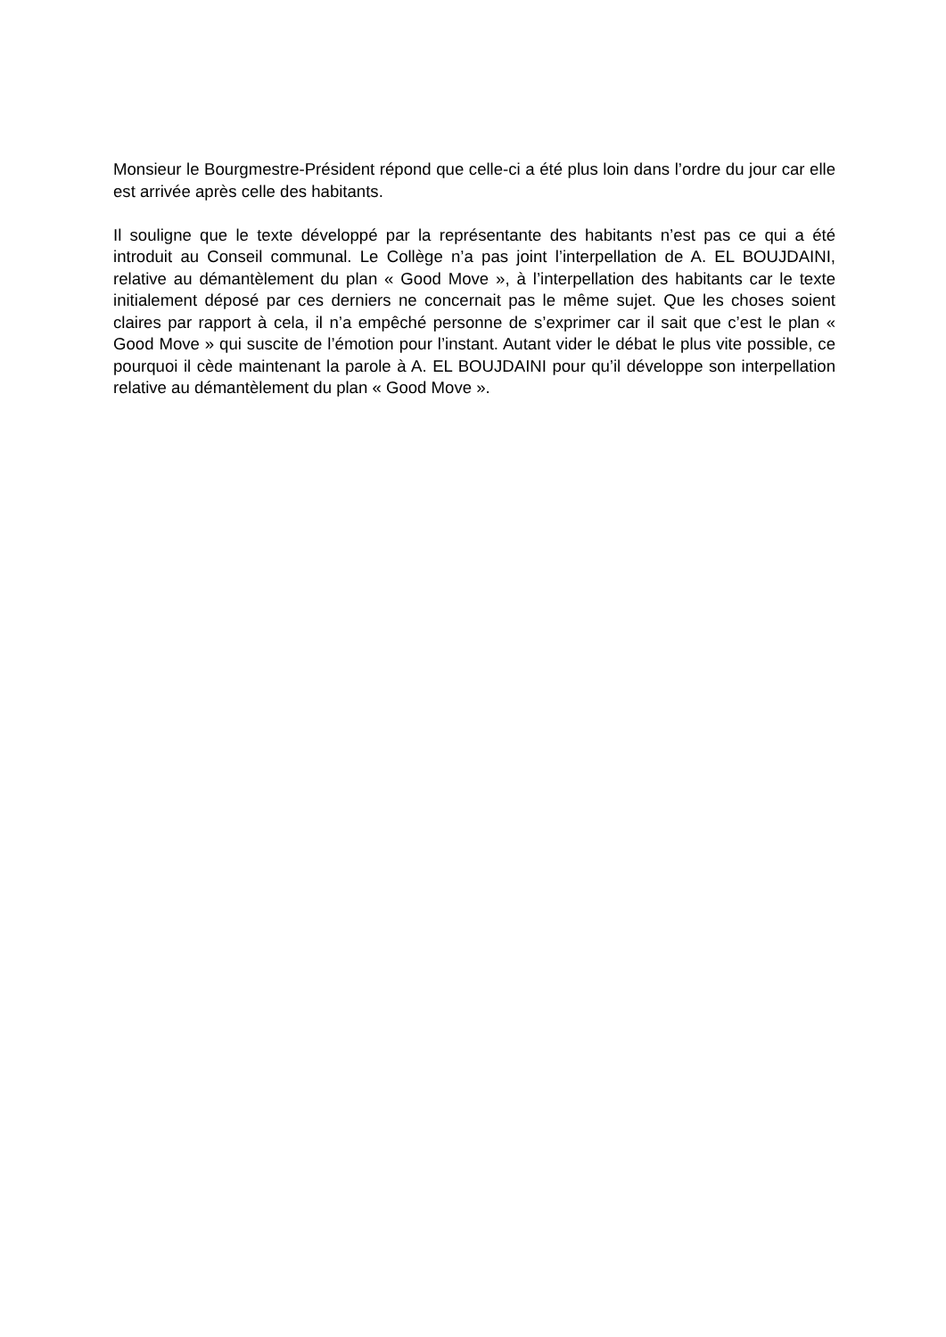Monsieur le Bourgmestre-Président répond que celle-ci a été plus loin dans l’ordre du jour car elle est arrivée après celle des habitants.
Il souligne que le texte développé par la représentante des habitants n’est pas ce qui a été introduit au Conseil communal. Le Collège n’a pas joint l’interpellation de A. EL BOUJDAINI, relative au démantèlement du plan « Good Move », à l’interpellation des habitants car le texte initialement déposé par ces derniers ne concernait pas le même sujet. Que les choses soient claires par rapport à cela, il n’a empêché personne de s’exprimer car il sait que c’est le plan « Good Move » qui suscite de l’émotion pour l’instant. Autant vider le débat le plus vite possible, ce pourquoi il cède maintenant la parole à A. EL BOUJDAINI pour qu’il développe son interpellation relative au démantèlement du plan « Good Move ».